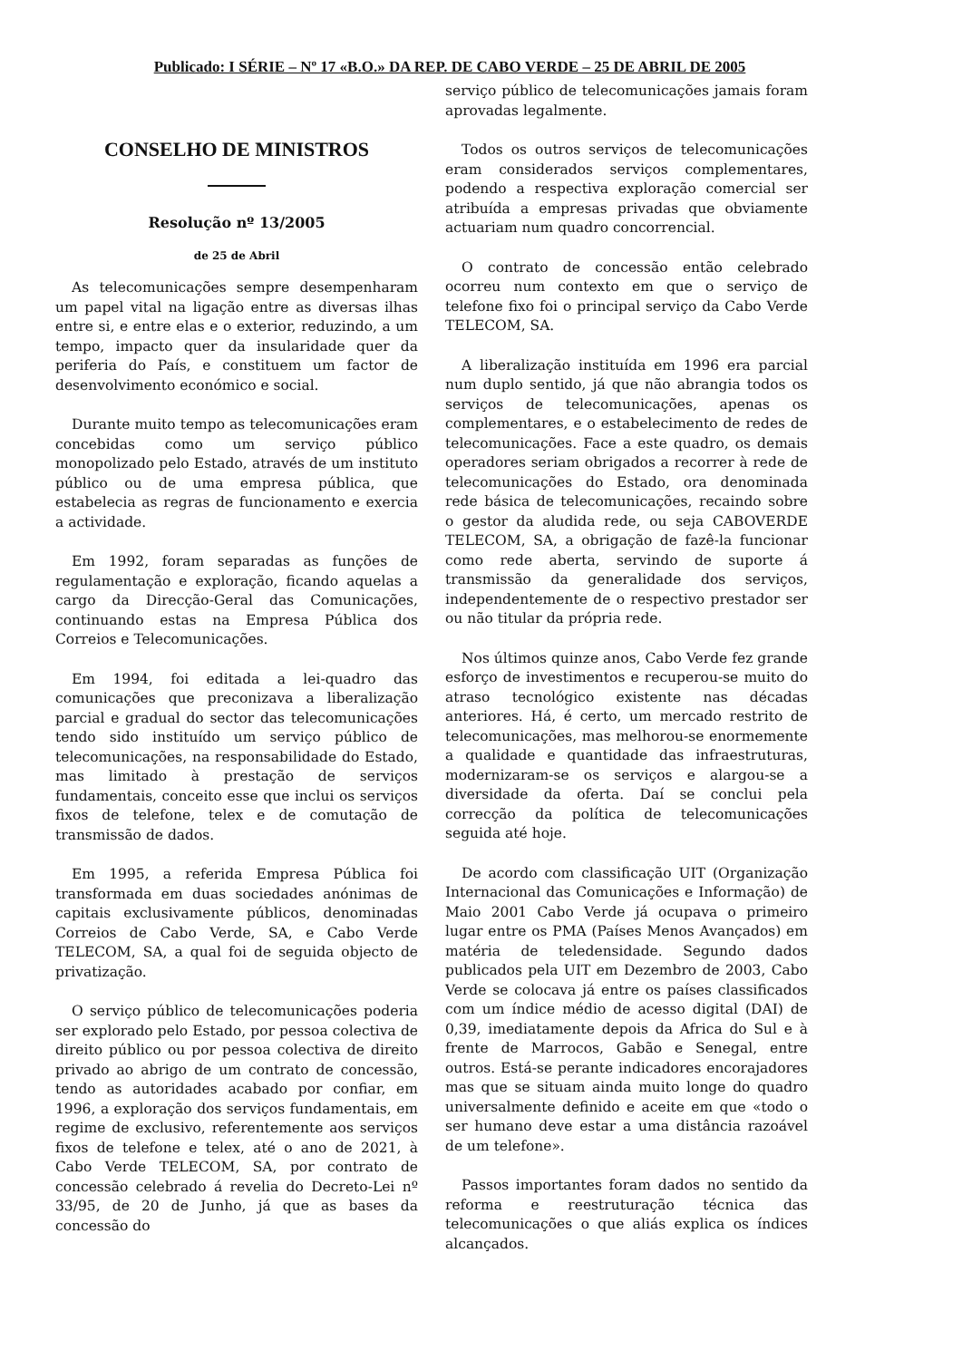Publicado: I SÉRIE – Nº 17 «B.O.» DA REP. DE CABO VERDE – 25 DE ABRIL DE 2005
CONSELHO DE MINISTROS
Resolução nº 13/2005
de 25 de Abril
As telecomunicações sempre desempenharam um papel vital na ligação entre as diversas ilhas entre si, e entre elas e o exterior, reduzindo, a um tempo, impacto quer da insularidade quer da periferia do País, e constituem um factor de desenvolvimento económico e social.
Durante muito tempo as telecomunicações eram concebidas como um serviço público monopolizado pelo Estado, através de um instituto público ou de uma empresa pública, que estabelecia as regras de funcionamento e exercia a actividade.
Em 1992, foram separadas as funções de regulamentação e exploração, ficando aquelas a cargo da Direcção-Geral das Comunicações, continuando estas na Empresa Pública dos Correios e Telecomunicações.
Em 1994, foi editada a lei-quadro das comunicações que preconizava a liberalização parcial e gradual do sector das telecomunicações tendo sido instituído um serviço público de telecomunicações, na responsabilidade do Estado, mas limitado à prestação de serviços fundamentais, conceito esse que inclui os serviços fixos de telefone, telex e de comutação de transmissão de dados.
Em 1995, a referida Empresa Pública foi transformada em duas sociedades anónimas de capitais exclusivamente públicos, denominadas Correios de Cabo Verde, SA, e Cabo Verde TELECOM, SA, a qual foi de seguida objecto de privatização.
O serviço público de telecomunicações poderia ser explorado pelo Estado, por pessoa colectiva de direito público ou por pessoa colectiva de direito privado ao abrigo de um contrato de concessão, tendo as autoridades acabado por confiar, em 1996, a exploração dos serviços fundamentais, em regime de exclusivo, referentemente aos serviços fixos de telefone e telex, até o ano de 2021, à Cabo Verde TELECOM, SA, por contrato de concessão celebrado á revelia do Decreto-Lei nº 33/95, de 20 de Junho, já que as bases da concessão do
serviço público de telecomunicações jamais foram aprovadas legalmente.
Todos os outros serviços de telecomunicações eram considerados serviços complementares, podendo a respectiva exploração comercial ser atribuída a empresas privadas que obviamente actuariam num quadro concorrencial.
O contrato de concessão então celebrado ocorreu num contexto em que o serviço de telefone fixo foi o principal serviço da Cabo Verde TELECOM, SA.
A liberalização instituída em 1996 era parcial num duplo sentido, já que não abrangia todos os serviços de telecomunicações, apenas os complementares, e o estabelecimento de redes de telecomunicações. Face a este quadro, os demais operadores seriam obrigados a recorrer à rede de telecomunicações do Estado, ora denominada rede básica de telecomunicações, recaindo sobre o gestor da aludida rede, ou seja CABOVERDE TELECOM, SA, a obrigação de fazê-la funcionar como rede aberta, servindo de suporte á transmissão da generalidade dos serviços, independentemente de o respectivo prestador ser ou não titular da própria rede.
Nos últimos quinze anos, Cabo Verde fez grande esforço de investimentos e recuperou-se muito do atraso tecnológico existente nas décadas anteriores. Há, é certo, um mercado restrito de telecomunicações, mas melhorou-se enormemente a qualidade e quantidade das infraestruturas, modernizaram-se os serviços e alargou-se a diversidade da oferta. Daí se conclui pela correcção da política de telecomunicações seguida até hoje.
De acordo com classificação UIT (Organização Internacional das Comunicações e Informação) de Maio 2001 Cabo Verde já ocupava o primeiro lugar entre os PMA (Países Menos Avançados) em matéria de teledensidade. Segundo dados publicados pela UIT em Dezembro de 2003, Cabo Verde se colocava já entre os países classificados com um índice médio de acesso digital (DAI) de 0,39, imediatamente depois da Africa do Sul e à frente de Marrocos, Gabão e Senegal, entre outros. Está-se perante indicadores encorajadores mas que se situam ainda muito longe do quadro universalmente definido e aceite em que «todo o ser humano deve estar a uma distância razoável de um telefone».
Passos importantes foram dados no sentido da reforma e reestruturação técnica das telecomunicações o que aliás explica os índices alcançados.